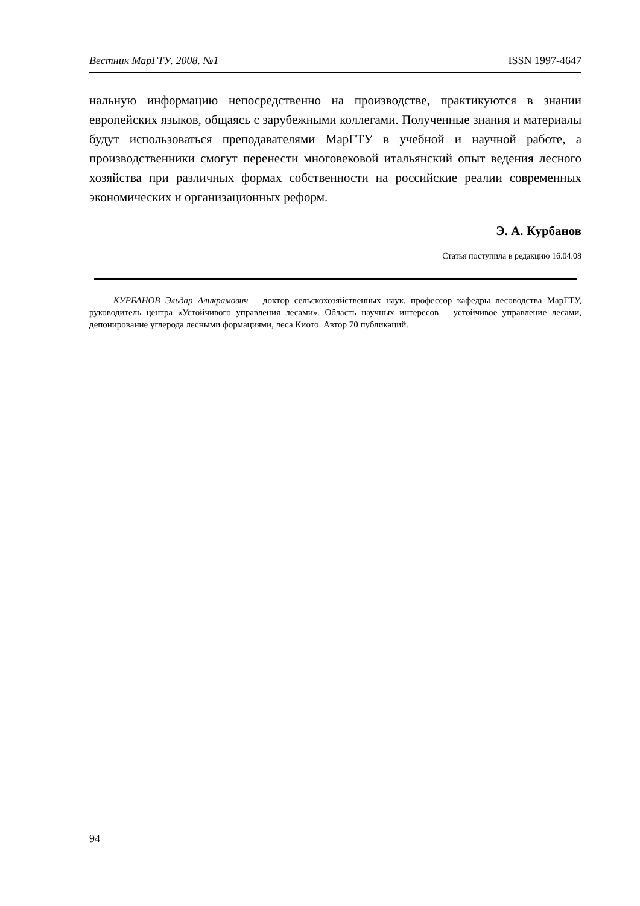Вестник МарГТУ. 2008. №1 ISSN 1997-4647
нальную информацию непосредственно на производстве, практикуются в знании европейских языков, общаясь с зарубежными коллегами. Полученные знания и материалы будут использоваться преподавателями МарГТУ в учебной и научной работе, а производственники смогут перенести многовековой итальянский опыт ведения лесного хозяйства при различных формах собственности на российские реалии современных экономических и организационных реформ.
Э. А. Курбанов
Статья поступила в редакцию 16.04.08
КУРБАНОВ Эльдар Аликрамович – доктор сельскохозяйственных наук, профессор кафедры лесоводства МарГТУ, руководитель центра «Устойчивого управления лесами». Область научных интересов – устойчивое управление лесами, депонирование углерода лесными формациями, леса Киото. Автор 70 публикаций.
94